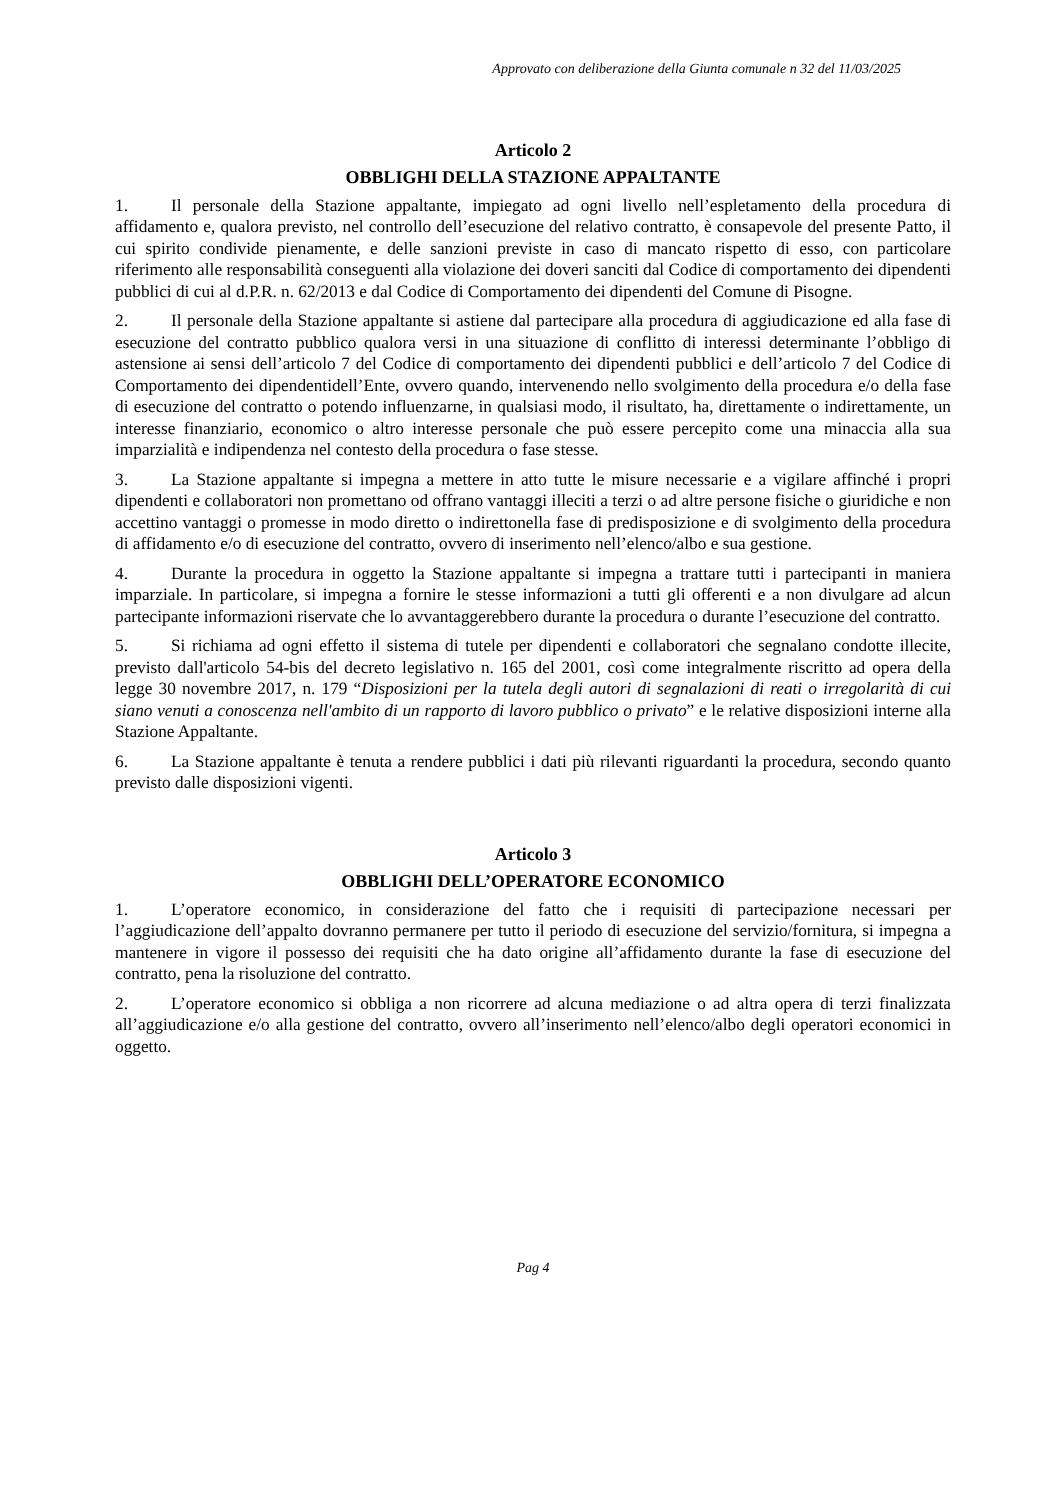Approvato con deliberazione della Giunta comunale n 32 del 11/03/2025
Articolo 2
OBBLIGHI DELLA STAZIONE APPALTANTE
1. Il personale della Stazione appaltante, impiegato ad ogni livello nell’espletamento della procedura di affidamento e, qualora previsto, nel controllo dell’esecuzione del relativo contratto, è consapevole del presente Patto, il cui spirito condivide pienamente, e delle sanzioni previste in caso di mancato rispetto di esso, con particolare riferimento alle responsabilità conseguenti alla violazione dei doveri sanciti dal Codice di comportamento dei dipendenti pubblici di cui al d.P.R. n. 62/2013 e dal Codice di Comportamento dei dipendenti del Comune di Pisogne.
2. Il personale della Stazione appaltante si astiene dal partecipare alla procedura di aggiudicazione ed alla fase di esecuzione del contratto pubblico qualora versi in una situazione di conflitto di interessi determinante l’obbligo di astensione ai sensi dell’articolo 7 del Codice di comportamento dei dipendenti pubblici e dell’articolo 7 del Codice di Comportamento dei dipendentidell’Ente, ovvero quando, intervenendo nello svolgimento della procedura e/o della fase di esecuzione del contratto o potendo influenzarne, in qualsiasi modo, il risultato, ha, direttamente o indirettamente, un interesse finanziario, economico o altro interesse personale che può essere percepito come una minaccia alla sua imparzialità e indipendenza nel contesto della procedura o fase stesse.
3. La Stazione appaltante si impegna a mettere in atto tutte le misure necessarie e a vigilare affinché i propri dipendenti e collaboratori non promettano od offrano vantaggi illeciti a terzi o ad altre persone fisiche o giuridiche e non accettino vantaggi o promesse in modo diretto o indirettonella fase di predisposizione e di svolgimento della procedura di affidamento e/o di esecuzione del contratto, ovvero di inserimento nell’elenco/albo e sua gestione.
4. Durante la procedura in oggetto la Stazione appaltante si impegna a trattare tutti i partecipanti in maniera imparziale. In particolare, si impegna a fornire le stesse informazioni a tutti gli offerenti e a non divulgare ad alcun partecipante informazioni riservate che lo avvantaggerebbero durante la procedura o durante l’esecuzione del contratto.
5. Si richiama ad ogni effetto il sistema di tutele per dipendenti e collaboratori che segnalano condotte illecite, previsto dall'articolo 54-bis del decreto legislativo n. 165 del 2001, così come integralmente riscritto ad opera della legge 30 novembre 2017, n. 179 “Disposizioni per la tutela degli autori di segnalazioni di reati o irregolarità di cui siano venuti a conoscenza nell'ambito di un rapporto di lavoro pubblico o privato” e le relative disposizioni interne alla Stazione Appaltante.
6. La Stazione appaltante è tenuta a rendere pubblici i dati più rilevanti riguardanti la procedura, secondo quanto previsto dalle disposizioni vigenti.
Articolo 3
OBBLIGHI DELL’OPERATORE ECONOMICO
1. L’operatore economico, in considerazione del fatto che i requisiti di partecipazione necessari per l’aggiudicazione dell’appalto dovranno permanere per tutto il periodo di esecuzione del servizio/fornitura, si impegna a mantenere in vigore il possesso dei requisiti che ha dato origine all’affidamento durante la fase di esecuzione del contratto, pena la risoluzione del contratto.
2. L’operatore economico si obbliga a non ricorrere ad alcuna mediazione o ad altra opera di terzi finalizzata all’aggiudicazione e/o alla gestione del contratto, ovvero all’inserimento nell’elenco/albo degli operatori economici in oggetto.
Pag 4